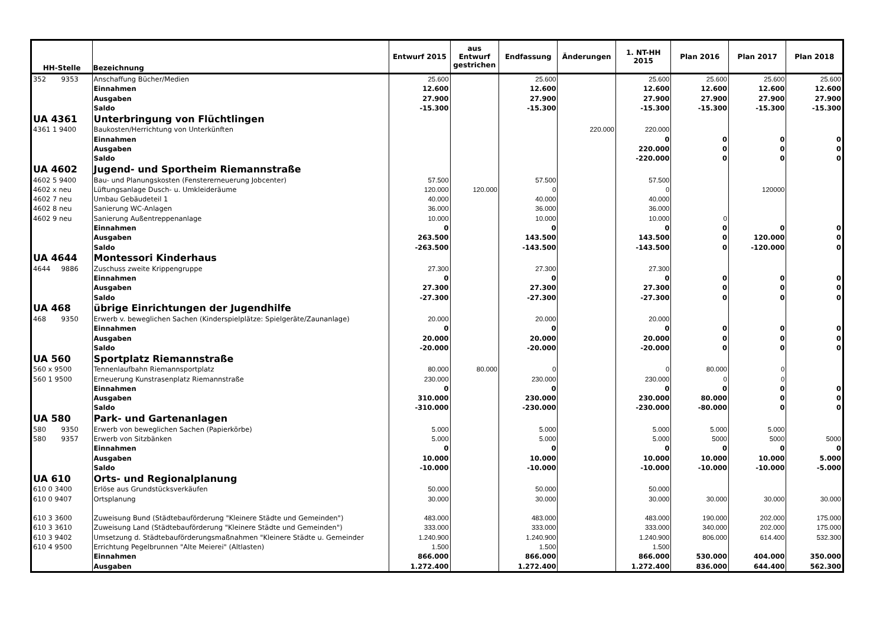| HH-Stelle | Bezeichnung | Entwurf 2015 | aus Entwurf gestrichen | Endfassung | Änderungen | 1. NT-HH 2015 | Plan 2016 | Plan 2017 | Plan 2018 |
| --- | --- | --- | --- | --- | --- | --- | --- | --- | --- |
| 352 9353 | Anschaffung Bücher/Medien | 25.600 | | 25.600 | | 25.600 | 25.600 | 25.600 | 25.600 |
| | Einnahmen | 12.600 | | 12.600 | | 12.600 | 12.600 | 12.600 | 12.600 |
| | Ausgaben | 27.900 | | 27.900 | | 27.900 | 27.900 | 27.900 | 27.900 |
| | Saldo | -15.300 | | -15.300 | | -15.300 | -15.300 | -15.300 | -15.300 |
| UA 4361 | Unterbringung von Flüchtlingen | | | | | | | | |
| 4361 1 9400 | Baukosten/Herrichtung von Unterkünften | | | | 220.000 | 220.000 | | | |
| | Einnahmen | | | | | 0 | 0 | 0 | 0 |
| | Ausgaben | | | | | 220.000 | 0 | 0 | 0 |
| | Saldo | | | | | -220.000 | 0 | 0 | 0 |
| UA 4602 | Jugend- und Sportheim Riemannstraße | | | | | | | | |
| 4602 5 9400 | Bau- und Planungskosten (Fenstererneuerung Jobcenter) | 57.500 | | 57.500 | | 57.500 | | | |
| 4602 x neu | Lüftungsanlage Dusch- u. Umkleideräume | 120.000 | 120.000 | 0 | | 0 | | 120000 | |
| 4602 7 neu | Umbau Gebäudeteil 1 | 40.000 | | 40.000 | | 40.000 | | | |
| 4602 8 neu | Sanierung WC-Anlagen | 36.000 | | 36.000 | | 36.000 | | | |
| 4602 9 neu | Sanierung Außentreppenanlage | 10.000 | | 10.000 | | 10.000 | 0 | | |
| | Einnahmen | 0 | | 0 | | 0 | 0 | 0 | 0 |
| | Ausgaben | 263.500 | | 143.500 | | 143.500 | 0 | 120.000 | 0 |
| | Saldo | -263.500 | | -143.500 | | -143.500 | 0 | -120.000 | 0 |
| UA 4644 | Montessori Kinderhaus | | | | | | | | |
| 4644 9886 | Zuschuss zweite Krippengruppe | 27.300 | | 27.300 | | 27.300 | | | |
| | Einnahmen | 0 | | 0 | | 0 | 0 | 0 | 0 |
| | Ausgaben | 27.300 | | 27.300 | | 27.300 | 0 | 0 | 0 |
| | Saldo | -27.300 | | -27.300 | | -27.300 | 0 | 0 | 0 |
| UA 468 | übrige Einrichtungen der Jugendhilfe | | | | | | | | |
| 468 9350 | Erwerb v. beweglichen Sachen (Kinderspielplätze: Spielgeräte/Zaunanlage) | 20.000 | | 20.000 | | 20.000 | | | |
| | Einnahmen | 0 | | 0 | | 0 | 0 | 0 | 0 |
| | Ausgaben | 20.000 | | 20.000 | | 20.000 | 0 | 0 | 0 |
| | Saldo | -20.000 | | -20.000 | | -20.000 | 0 | 0 | 0 |
| UA 560 | Sportplatz Riemannstraße | | | | | | | | |
| 560 x 9500 | Tennenlaufbahn Riemannsportplatz | 80.000 | 80.000 | 0 | | 0 | 80.000 | 0 | |
| 560 1 9500 | Erneuerung Kunstrasenplatz Riemannstraße | 230.000 | | 230.000 | | 230.000 | 0 | 0 | |
| | Einnahmen | 0 | | 0 | | 0 | 0 | 0 | 0 |
| | Ausgaben | 310.000 | | 230.000 | | 230.000 | 80.000 | 0 | 0 |
| | Saldo | -310.000 | | -230.000 | | -230.000 | -80.000 | 0 | 0 |
| UA 580 | Park- und Gartenanlagen | | | | | | | | |
| 580 9350 | Erwerb von beweglichen Sachen (Papierkörbe) | 5.000 | | 5.000 | | 5.000 | 5.000 | 5.000 | |
| 580 9357 | Erwerb von Sitzbänken | 5.000 | | 5.000 | | 5.000 | 5000 | 5000 | 5000 |
| | Einnahmen | 0 | | 0 | | 0 | 0 | 0 | 0 |
| | Ausgaben | 10.000 | | 10.000 | | 10.000 | 10.000 | 10.000 | 5.000 |
| | Saldo | -10.000 | | -10.000 | | -10.000 | -10.000 | -10.000 | -5.000 |
| UA 610 | Orts- und Regionalplanung | | | | | | | | |
| 610 0 3400 | Erlöse aus Grundstücksverkäufen | 50.000 | | 50.000 | | 50.000 | | | |
| 610 0 9407 | Ortsplanung | 30.000 | | 30.000 | | 30.000 | 30.000 | 30.000 | 30.000 |
| 610 3 3600 | Zuweisung Bund (Städtebauförderung "Kleinere Städte und Gemeinden") | 483.000 | | 483.000 | | 483.000 | 190.000 | 202.000 | 175.000 |
| 610 3 3610 | Zuweisung Land (Städtebauförderung "Kleinere Städte und Gemeinden") | 333.000 | | 333.000 | | 333.000 | 340.000 | 202.000 | 175.000 |
| 610 3 9402 | Umsetzung d. Städtebauförderungsmaßnahmen "Kleinere Städte u. Gemeinder | 1.240.900 | | 1.240.900 | | 1.240.900 | 806.000 | 614.400 | 532.300 |
| 610 4 9500 | Errichtung Pegelbrunnen "Alte Meierei" (Altlasten) | 1.500 | | 1.500 | | 1.500 | | | |
| | Einnahmen | 866.000 | | 866.000 | | 866.000 | 530.000 | 404.000 | 350.000 |
| | Ausgaben | 1.272.400 | | 1.272.400 | | 1.272.400 | 836.000 | 644.400 | 562.300 |